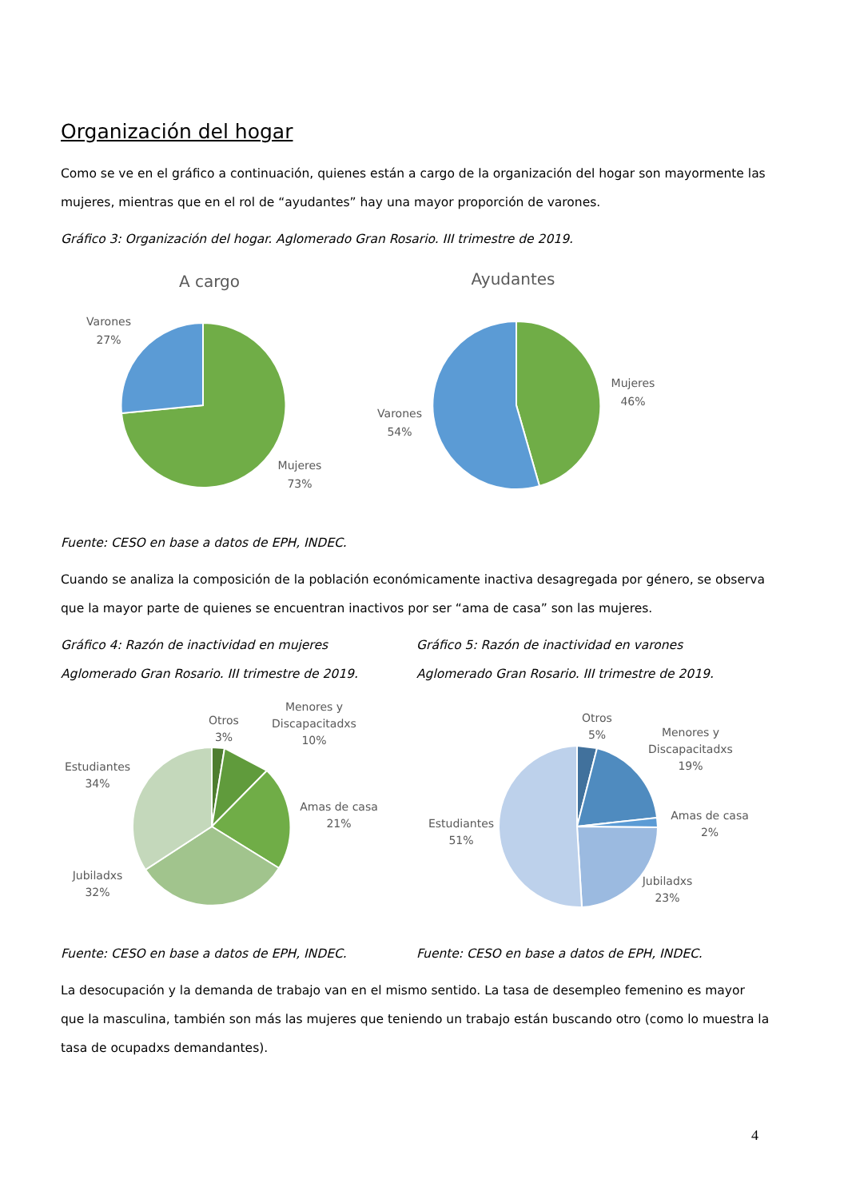Organización del hogar
Como se ve en el gráfico a continuación, quienes están a cargo de la organización del hogar son mayormente las mujeres, mientras que en el rol de “ayudantes” hay una mayor proporción de varones.
Gráfico 3: Organización del hogar. Aglomerado Gran Rosario. III trimestre de 2019.
A cargo
Varones
27%
Mujeres
73%
Ayudantes
Mujeres
46%
Varones
54%
Fuente: CESO en base a datos de EPH, INDEC.
Cuando se analiza la composición de la población económicamente inactiva desagregada por género, se observa que la mayor parte de quienes se encuentran inactivos por ser “ama de casa” son las mujeres.
Gráfico 4: Razón de inactividad en mujeres
Aglomerado Gran Rosario. III trimestre de 2019.
Gráfico 5: Razón de inactividad en varones
Aglomerado Gran Rosario. III trimestre de 2019.
Otros
3%
Menores y
Discapacitadxs
10%
Estudiantes
34%
Amas de casa
21%
Jubiladxs
32%
Otros
5%
Menores y
Discapacitadxs
19%
Estudiantes
51%
Amas de casa
2%
Jubiladxs
23%
Fuente: CESO en base a datos de EPH, INDEC. Fuente: CESO en base a datos de EPH, INDEC.
La desocupación y la demanda de trabajo van en el mismo sentido. La tasa de desempleo femenino es mayor que la masculina, también son más las mujeres que teniendo un trabajo están buscando otro (como lo muestra la tasa de ocupadxs demandantes).
4